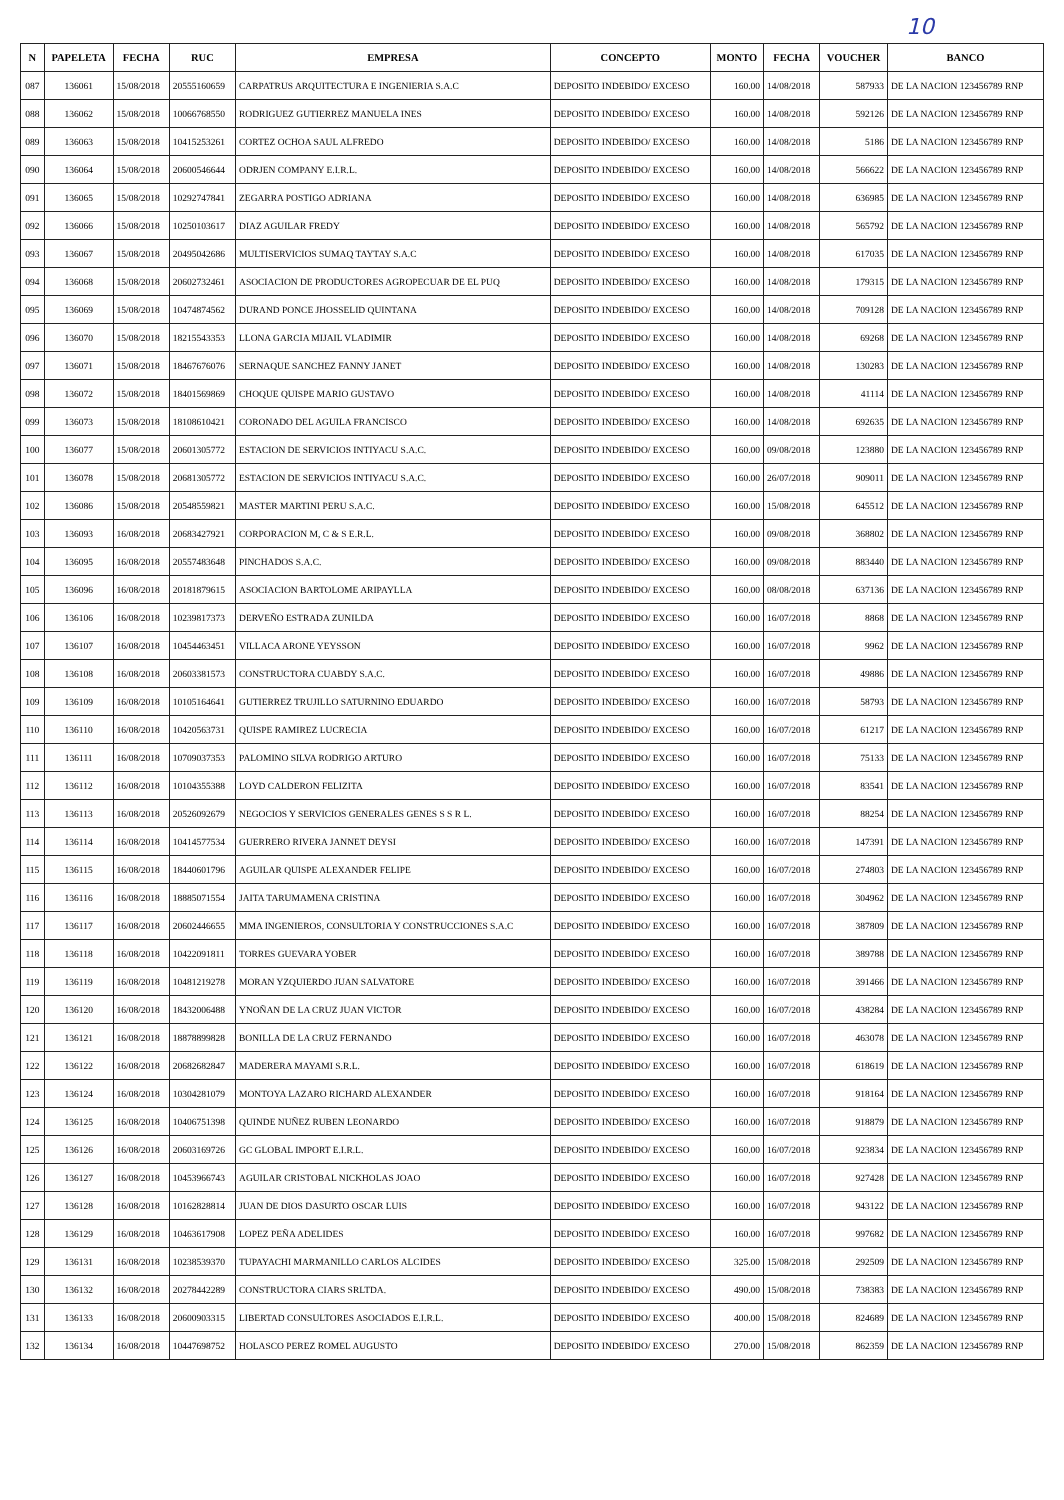10
| N | PAPELETA | FECHA | RUC | EMPRESA | CONCEPTO | MONTO | FECHA | VOUCHER | BANCO |
| --- | --- | --- | --- | --- | --- | --- | --- | --- | --- |
| 087 | 136061 | 15/08/2018 | 20555160659 | CARPATRUS ARQUITECTURA E INGENIERIA S.A.C | DEPOSITO INDEBIDO/ EXCESO | 160.00 | 14/08/2018 | 587933 | DE LA NACION 123456789 RNP |
| 088 | 136062 | 15/08/2018 | 10066768550 | RODRIGUEZ GUTIERREZ MANUELA INES | DEPOSITO INDEBIDO/ EXCESO | 160.00 | 14/08/2018 | 592126 | DE LA NACION 123456789 RNP |
| 089 | 136063 | 15/08/2018 | 10415253261 | CORTEZ OCHOA SAUL ALFREDO | DEPOSITO INDEBIDO/ EXCESO | 160.00 | 14/08/2018 | 5186 | DE LA NACION 123456789 RNP |
| 090 | 136064 | 15/08/2018 | 20600546644 | ODRJEN COMPANY E.I.R.L. | DEPOSITO INDEBIDO/ EXCESO | 160.00 | 14/08/2018 | 566622 | DE LA NACION 123456789 RNP |
| 091 | 136065 | 15/08/2018 | 10292747841 | ZEGARRA POSTIGO ADRIANA | DEPOSITO INDEBIDO/ EXCESO | 160.00 | 14/08/2018 | 636985 | DE LA NACION 123456789 RNP |
| 092 | 136066 | 15/08/2018 | 10250103617 | DIAZ AGUILAR FREDY | DEPOSITO INDEBIDO/ EXCESO | 160.00 | 14/08/2018 | 565792 | DE LA NACION 123456789 RNP |
| 093 | 136067 | 15/08/2018 | 20495042686 | MULTISERVICIOS SUMAQ TAYTAY S.A.C | DEPOSITO INDEBIDO/ EXCESO | 160.00 | 14/08/2018 | 617035 | DE LA NACION 123456789 RNP |
| 094 | 136068 | 15/08/2018 | 20602732461 | ASOCIACION DE PRODUCTORES AGROPECUAR DE EL PUQ | DEPOSITO INDEBIDO/ EXCESO | 160.00 | 14/08/2018 | 179315 | DE LA NACION 123456789 RNP |
| 095 | 136069 | 15/08/2018 | 10474874562 | DURAND PONCE JHOSSELID QUINTANA | DEPOSITO INDEBIDO/ EXCESO | 160.00 | 14/08/2018 | 709128 | DE LA NACION 123456789 RNP |
| 096 | 136070 | 15/08/2018 | 18215543353 | LLONA GARCIA MIJAIL VLADIMIR | DEPOSITO INDEBIDO/ EXCESO | 160.00 | 14/08/2018 | 69268 | DE LA NACION 123456789 RNP |
| 097 | 136071 | 15/08/2018 | 18467676076 | SERNAQUE SANCHEZ FANNY JANET | DEPOSITO INDEBIDO/ EXCESO | 160.00 | 14/08/2018 | 130283 | DE LA NACION 123456789 RNP |
| 098 | 136072 | 15/08/2018 | 18401569869 | CHOQUE QUISPE MARIO GUSTAVO | DEPOSITO INDEBIDO/ EXCESO | 160.00 | 14/08/2018 | 41114 | DE LA NACION 123456789 RNP |
| 099 | 136073 | 15/08/2018 | 18108610421 | CORONADO DEL AGUILA FRANCISCO | DEPOSITO INDEBIDO/ EXCESO | 160.00 | 14/08/2018 | 692635 | DE LA NACION 123456789 RNP |
| 100 | 136077 | 15/08/2018 | 20601305772 | ESTACION DE SERVICIOS INTIYACU S.A.C. | DEPOSITO INDEBIDO/ EXCESO | 160.00 | 09/08/2018 | 123880 | DE LA NACION 123456789 RNP |
| 101 | 136078 | 15/08/2018 | 20681305772 | ESTACION DE SERVICIOS INTIYACU S.A.C. | DEPOSITO INDEBIDO/ EXCESO | 160.00 | 26/07/2018 | 909011 | DE LA NACION 123456789 RNP |
| 102 | 136086 | 15/08/2018 | 20548559821 | MASTER MARTINI PERU S.A.C. | DEPOSITO INDEBIDO/ EXCESO | 160.00 | 15/08/2018 | 645512 | DE LA NACION 123456789 RNP |
| 103 | 136093 | 16/08/2018 | 20683427921 | CORPORACION M, C & S E.R.L. | DEPOSITO INDEBIDO/ EXCESO | 160.00 | 09/08/2018 | 368802 | DE LA NACION 123456789 RNP |
| 104 | 136095 | 16/08/2018 | 20557483648 | PINCHADOS S.A.C. | DEPOSITO INDEBIDO/ EXCESO | 160.00 | 09/08/2018 | 883440 | DE LA NACION 123456789 RNP |
| 105 | 136096 | 16/08/2018 | 20181879615 | ASOCIACION BARTOLOME ARIPAYLLA | DEPOSITO INDEBIDO/ EXCESO | 160.00 | 08/08/2018 | 637136 | DE LA NACION 123456789 RNP |
| 106 | 136106 | 16/08/2018 | 10239817373 | DERVEÑO ESTRADA ZUNILDA | DEPOSITO INDEBIDO/ EXCESO | 160.00 | 16/07/2018 | 8868 | DE LA NACION 123456789 RNP |
| 107 | 136107 | 16/08/2018 | 10454463451 | VILLACA ARONE YEYSSON | DEPOSITO INDEBIDO/ EXCESO | 160.00 | 16/07/2018 | 9962 | DE LA NACION 123456789 RNP |
| 108 | 136108 | 16/08/2018 | 20603381573 | CONSTRUCTORA CUABDY S.A.C. | DEPOSITO INDEBIDO/ EXCESO | 160.00 | 16/07/2018 | 49886 | DE LA NACION 123456789 RNP |
| 109 | 136109 | 16/08/2018 | 10105164641 | GUTIERREZ TRUJILLO SATURNINO EDUARDO | DEPOSITO INDEBIDO/ EXCESO | 160.00 | 16/07/2018 | 58793 | DE LA NACION 123456789 RNP |
| 110 | 136110 | 16/08/2018 | 10420563731 | QUISPE RAMIREZ LUCRECIA | DEPOSITO INDEBIDO/ EXCESO | 160.00 | 16/07/2018 | 61217 | DE LA NACION 123456789 RNP |
| 111 | 136111 | 16/08/2018 | 10709037353 | PALOMINO SILVA RODRIGO ARTURO | DEPOSITO INDEBIDO/ EXCESO | 160.00 | 16/07/2018 | 75133 | DE LA NACION 123456789 RNP |
| 112 | 136112 | 16/08/2018 | 10104355388 | LOYD CALDERON FELIZITA | DEPOSITO INDEBIDO/ EXCESO | 160.00 | 16/07/2018 | 83541 | DE LA NACION 123456789 RNP |
| 113 | 136113 | 16/08/2018 | 20526092679 | NEGOCIOS Y SERVICIOS GENERALES GENES S S R L. | DEPOSITO INDEBIDO/ EXCESO | 160.00 | 16/07/2018 | 88254 | DE LA NACION 123456789 RNP |
| 114 | 136114 | 16/08/2018 | 10414577534 | GUERRERO RIVERA JANNET DEYSI | DEPOSITO INDEBIDO/ EXCESO | 160.00 | 16/07/2018 | 147391 | DE LA NACION 123456789 RNP |
| 115 | 136115 | 16/08/2018 | 18440601796 | AGUILAR QUISPE ALEXANDER FELIPE | DEPOSITO INDEBIDO/ EXCESO | 160.00 | 16/07/2018 | 274803 | DE LA NACION 123456789 RNP |
| 116 | 136116 | 16/08/2018 | 18885071554 | JAITA TARUMAMENA CRISTINA | DEPOSITO INDEBIDO/ EXCESO | 160.00 | 16/07/2018 | 304962 | DE LA NACION 123456789 RNP |
| 117 | 136117 | 16/08/2018 | 20602446655 | MMA INGENIEROS, CONSULTORIA Y CONSTRUCCIONES S.A.C | DEPOSITO INDEBIDO/ EXCESO | 160.00 | 16/07/2018 | 387809 | DE LA NACION 123456789 RNP |
| 118 | 136118 | 16/08/2018 | 10422091811 | TORRES GUEVARA YOBER | DEPOSITO INDEBIDO/ EXCESO | 160.00 | 16/07/2018 | 389788 | DE LA NACION 123456789 RNP |
| 119 | 136119 | 16/08/2018 | 10481219278 | MORAN YZQUIERDO JUAN SALVATORE | DEPOSITO INDEBIDO/ EXCESO | 160.00 | 16/07/2018 | 391466 | DE LA NACION 123456789 RNP |
| 120 | 136120 | 16/08/2018 | 18432006488 | YNOÑAN DE LA CRUZ JUAN VICTOR | DEPOSITO INDEBIDO/ EXCESO | 160.00 | 16/07/2018 | 438284 | DE LA NACION 123456789 RNP |
| 121 | 136121 | 16/08/2018 | 18878899828 | BONILLA DE LA CRUZ FERNANDO | DEPOSITO INDEBIDO/ EXCESO | 160.00 | 16/07/2018 | 463078 | DE LA NACION 123456789 RNP |
| 122 | 136122 | 16/08/2018 | 20682682847 | MADERERA MAYAMI S.R.L. | DEPOSITO INDEBIDO/ EXCESO | 160.00 | 16/07/2018 | 618619 | DE LA NACION 123456789 RNP |
| 123 | 136124 | 16/08/2018 | 10304281079 | MONTOYA LAZARO RICHARD ALEXANDER | DEPOSITO INDEBIDO/ EXCESO | 160.00 | 16/07/2018 | 918164 | DE LA NACION 123456789 RNP |
| 124 | 136125 | 16/08/2018 | 10406751398 | QUINDE NUÑEZ RUBEN LEONARDO | DEPOSITO INDEBIDO/ EXCESO | 160.00 | 16/07/2018 | 918879 | DE LA NACION 123456789 RNP |
| 125 | 136126 | 16/08/2018 | 20603169726 | GC GLOBAL IMPORT E.I.R.L. | DEPOSITO INDEBIDO/ EXCESO | 160.00 | 16/07/2018 | 923834 | DE LA NACION 123456789 RNP |
| 126 | 136127 | 16/08/2018 | 10453966743 | AGUILAR CRISTOBAL NICKHOLAS JOAO | DEPOSITO INDEBIDO/ EXCESO | 160.00 | 16/07/2018 | 927428 | DE LA NACION 123456789 RNP |
| 127 | 136128 | 16/08/2018 | 10162828814 | JUAN DE DIOS DASURTO OSCAR LUIS | DEPOSITO INDEBIDO/ EXCESO | 160.00 | 16/07/2018 | 943122 | DE LA NACION 123456789 RNP |
| 128 | 136129 | 16/08/2018 | 10463617908 | LOPEZ PEÑA ADELIDES | DEPOSITO INDEBIDO/ EXCESO | 160.00 | 16/07/2018 | 997682 | DE LA NACION 123456789 RNP |
| 129 | 136131 | 16/08/2018 | 10238539370 | TUPAYACHI MARMANILLO CARLOS ALCIDES | DEPOSITO INDEBIDO/ EXCESO | 325.00 | 15/08/2018 | 292509 | DE LA NACION 123456789 RNP |
| 130 | 136132 | 16/08/2018 | 20278442289 | CONSTRUCTORA CIARS SRLTDA. | DEPOSITO INDEBIDO/ EXCESO | 490.00 | 15/08/2018 | 738383 | DE LA NACION 123456789 RNP |
| 131 | 136133 | 16/08/2018 | 20600903315 | LIBERTAD CONSULTORES ASOCIADOS E.I.R.L. | DEPOSITO INDEBIDO/ EXCESO | 400.00 | 15/08/2018 | 824689 | DE LA NACION 123456789 RNP |
| 132 | 136134 | 16/08/2018 | 10447698752 | HOLASCO PEREZ ROMEL AUGUSTO | DEPOSITO INDEBIDO/ EXCESO | 270.00 | 15/08/2018 | 862359 | DE LA NACION 123456789 RNP |